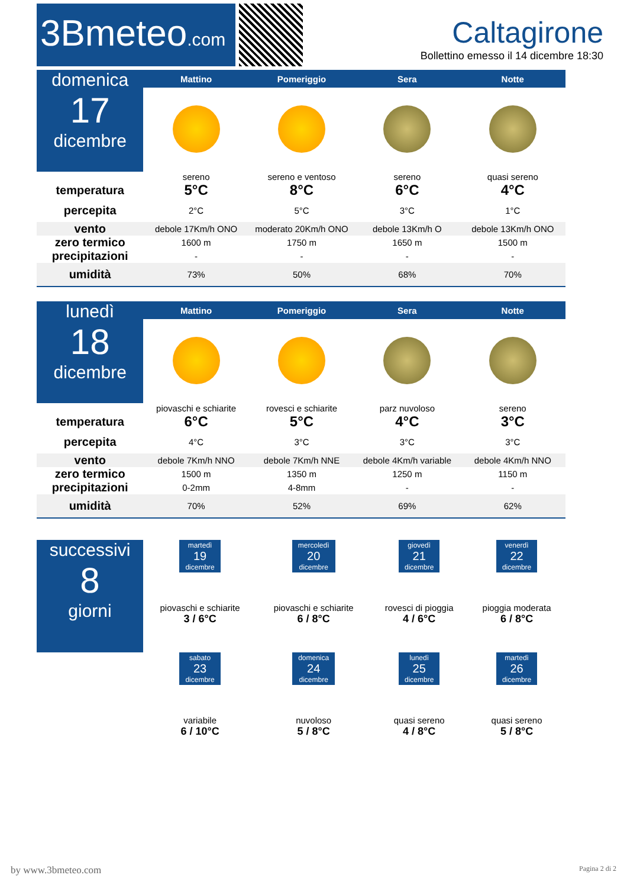3Bmeteo.com
Caltagirone
Bollettino emesso il 14 dicembre 18:30
| domenica 17 dicembre | Mattino | Pomeriggio | Sera | Notte |
| | sereno | sereno e ventoso | sereno | quasi sereno |
| temperatura | 5°C | 8°C | 6°C | 4°C |
| percepita | 2°C | 5°C | 3°C | 1°C |
| vento | debole 17Km/h ONO | moderato 20Km/h ONO | debole 13Km/h O | debole 13Km/h ONO |
| zero termico | 1600 m | 1750 m | 1650 m | 1500 m |
| precipitazioni | - | - | - | - |
| umidità | 73% | 50% | 68% | 70% |
| lunedì 18 dicembre | Mattino | Pomeriggio | Sera | Notte |
| | piovaschi e schiarite | rovesci e schiarite | parz nuvoloso | sereno |
| temperatura | 6°C | 5°C | 4°C | 3°C |
| percepita | 4°C | 3°C | 3°C | 3°C |
| vento | debole 7Km/h NNO | debole 7Km/h NNE | debole 4Km/h variable | debole 4Km/h NNO |
| zero termico | 1500 m | 1350 m | 1250 m | 1150 m |
| precipitazioni | 0-2mm | 4-8mm | - | - |
| umidità | 70% | 52% | 69% | 62% |
| successivi 8 giorni | martedì 19 dicembre piovaschi e schiarite 3 / 6°C | mercoledì 20 dicembre piovaschi e schiarite 6 / 8°C | giovedì 21 dicembre rovesci di pioggia 4 / 6°C | venerdì 22 dicembre pioggia moderata 6 / 8°C |
| | sabato 23 dicembre variabile 6 / 10°C | domenica 24 dicembre nuvoloso 5 / 8°C | lunedì 25 dicembre quasi sereno 4 / 8°C | martedì 26 dicembre quasi sereno 5 / 8°C |
by www.3bmeteo.com Pagina 2 di 2